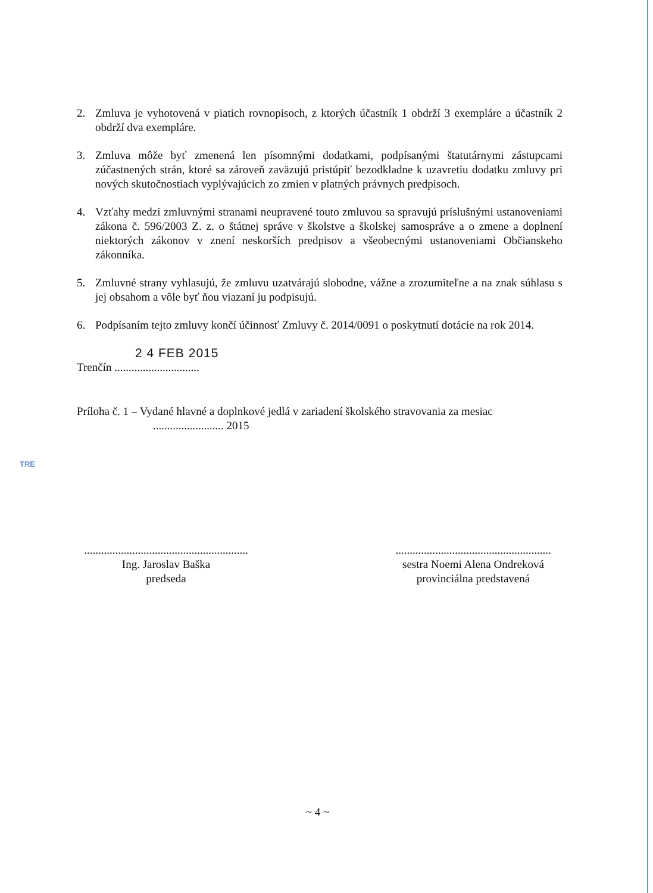TRE
2. Zmluva je vyhotovená v piatich rovnopisoch, z ktorých účastník 1 obdrží 3 exempláre a účastník 2 obdrží dva exempláre.
3. Zmluva môže byť zmenená len písomnými dodatkami, podpísanými štatutárnymi zástupcami zúčastnených strán, ktoré sa zároveň zaväzujú pristúpiť bezodkladne k uzavretiu dodatku zmluvy pri nových skutočnostiach vyplývajúcich zo zmien v platných právnych predpisoch.
4. Vzťahy medzi zmluvnými stranami neupravené touto zmluvou sa spravujú príslušnými ustanoveniami zákona č. 596/2003 Z. z. o štátnej správe v školstve a školskej samospráve a o zmene a doplnení niektorých zákonov v znení neskorších predpisov a všeobecnými ustanoveniami Občianskeho zákonníka.
5. Zmluvné strany vyhlasujú, že zmluvu uzatvárajú slobodne, vážne a zrozumiteľne a na znak súhlasu s jej obsahom a vôle byť ňou viazaní ju podpisujú.
6. Podpísaním tejto zmluvy končí účinnosť Zmluvy č. 2014/0091 o poskytnutí dotácie na rok 2014.
2 4 FEB 2015
Trenčín ..............................
Príloha č. 1 – Vydané hlavné a doplnkové jedlá v zariadení školského stravovania za mesiac
......................... 2015
..........................................................
Ing. Jaroslav Baška
predseda
.......................................................
sestra Noemi Alena Ondreková
provinciálna predstavená
~ 4 ~